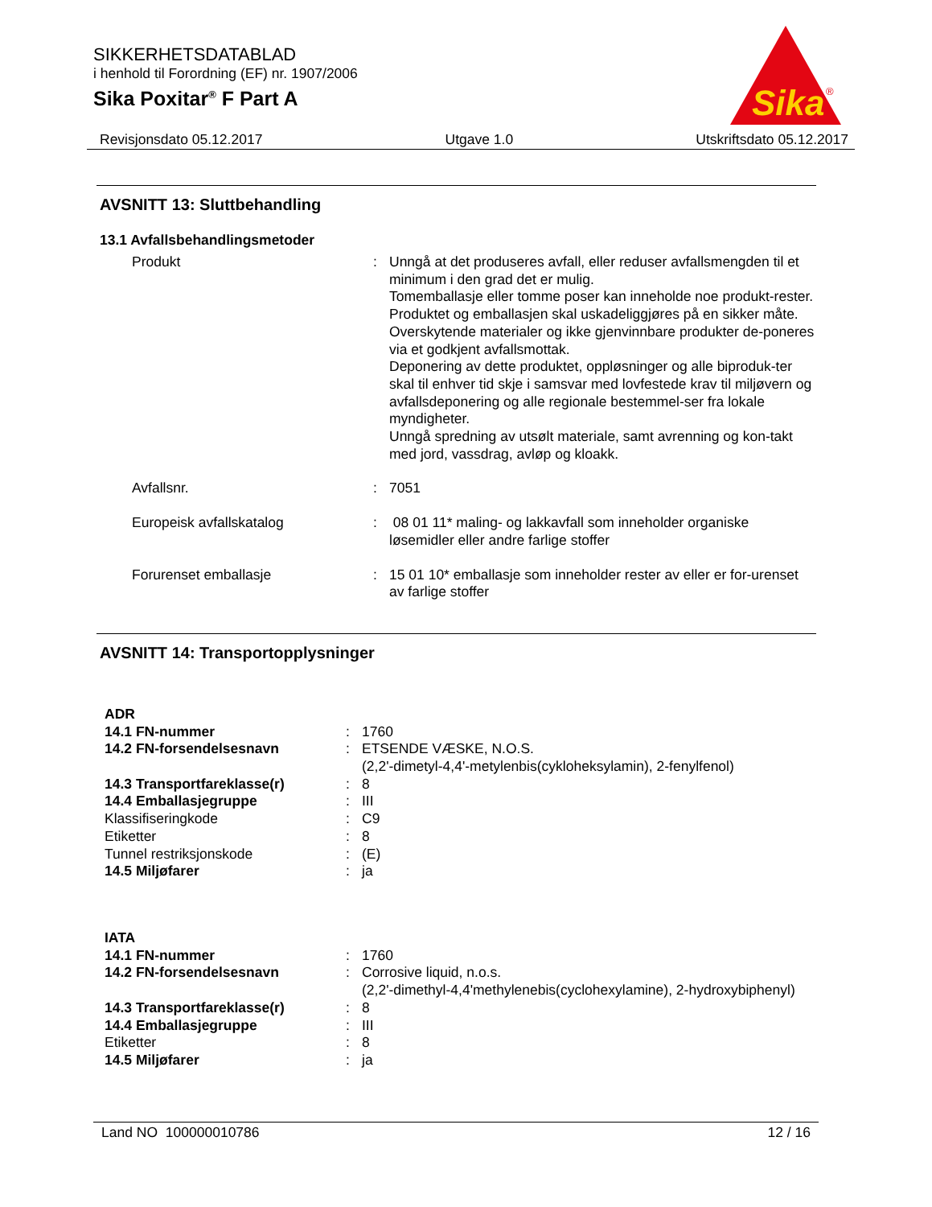SIKKERHETSDATABLAD
i henhold til Forordning (EF) nr. 1907/2006
Sika Poxitar<sup>®</sup> F Part A
Sika
®
Revisjonsdato 05.12.2017 Utgave 1.0 Utskriftsdato 05.12.2017
AVSNITT 13: Sluttbehandling
13.1 Avfallsbehandlingsmetoder
| Produkt | : | Unngå at det produseres avfall, eller reduser avfallsmengden til et minimum i den grad det er mulig. Tomemballasje eller tomme poser kan inneholde noe produkt-rester. Produktet og emballasjen skal uskadeliggjøres på en sikker måte. Overskytende materialer og ikke gjenvinnbare produkter de-poneres via et godkjent avfallsmottak. Deponering av dette produktet, oppløsninger og alle biproduk-ter skal til enhver tid skje i samsvar med lovfestede krav til miljøvern og avfallsdeponering og alle regionale bestemmel-ser fra lokale myndigheter. Unngå spredning av utsølt materiale, samt avrenning og kon-takt med jord, vassdrag, avløp og kloakk. |
| Avfallsnr. | : | 7051 |
| Europeisk avfallskatalog | : | 08 01 11* maling- og lakkavfall som inneholder organiske løsemidler eller andre farlige stoffer |
| Forurenset emballasje | : | 15 01 10* emballasje som inneholder rester av eller er for-urenset av farlige stoffer |
AVSNITT 14: Transportopplysninger
| ADR | | |
| 14.1 FN-nummer | : | 1760 |
| 14.2 FN-forsendelsesnavn | : | ETSENDE VÆSKE, N.O.S. (2,2'-dimetyl-4,4'-metylenbis(cykloheksylamin), 2-fenylfenol) |
| 14.3 Transportfareklasse(r) | : | 8 |
| 14.4 Emballasjegruppe | : | III |
| Klassifiseringkode | : | C9 |
| Etiketter | : | 8 |
| Tunnel restriksjonskode | : | (E) |
| 14.5 Miljøfarer | : | ja |
| IATA | | |
| 14.1 FN-nummer | : | 1760 |
| 14.2 FN-forsendelsesnavn | : | Corrosive liquid, n.o.s. (2,2'-dimethyl-4,4'methylenebis(cyclohexylamine), 2-hydroxybiphenyl) |
| 14.3 Transportfareklasse(r) | : | 8 |
| 14.4 Emballasjegruppe | : | III |
| Etiketter | : | 8 |
| 14.5 Miljøfarer | : | ja |
Land NO 100000010786 12 / 16